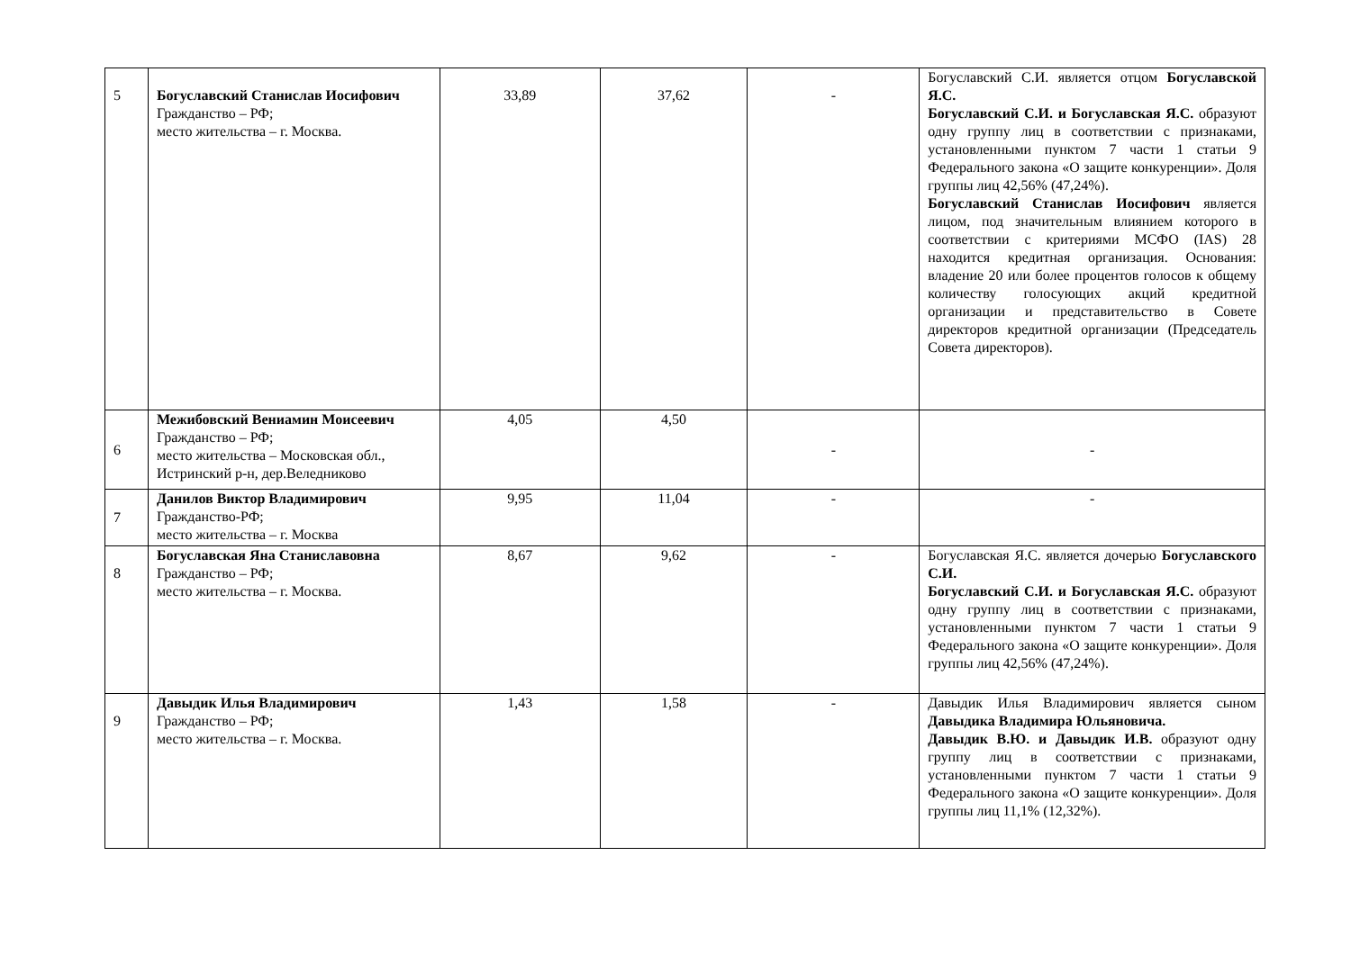| 5 | Богуславский Станислав Иосифович Гражданство – РФ; место жительства – г. Москва. | 33,89 | 37,62 | - | Богуславский С.И. является отцом Богуславской Я.С. Богуславский С.И. и Богуславская Я.С. образуют одну группу лиц в соответствии с признаками, установленными пунктом 7 части 1 статьи 9 Федерального закона «О защите конкуренции». Доля группы лиц 42,56% (47,24%). Богуславский Станислав Иосифович является лицом, под значительным влиянием которого в соответствии с критериями МСФО (IAS) 28 находится кредитная организация. Основания: владение 20 или более процентов голосов к общему количеству голосующих акций кредитной организации и представительство в Совете директоров кредитной организации (Председатель Совета директоров). |
| 6 | Межибовский Вениамин Моисеевич Гражданство – РФ; место жительства – Московская обл., Истринский р-н, дер.Веледниково | 4,05 | 4,50 | - | - |
| 7 | Данилов Виктор Владимирович Гражданство-РФ; место жительства – г. Москва | 9,95 | 11,04 | - | - |
| 8 | Богуславская Яна Станиславовна Гражданство – РФ; место жительства – г. Москва. | 8,67 | 9,62 | - | Богуславская Я.С. является дочерью Богуславского С.И. Богуславский С.И. и Богуславская Я.С. образуют одну группу лиц в соответствии с признаками, установленными пунктом 7 части 1 статьи 9 Федерального закона «О защите конкуренции». Доля группы лиц 42,56% (47,24%). |
| 9 | Давыдик Илья Владимирович Гражданство – РФ; место жительства – г. Москва. | 1,43 | 1,58 | - | Давыдик Илья Владимирович является сыном Давыдика Владимира Юльяновича. Давыдик В.Ю. и Давыдик И.В. образуют одну группу лиц в соответствии с признаками, установленными пунктом 7 части 1 статьи 9 Федерального закона «О защите конкуренции». Доля группы лиц 11,1% (12,32%). |